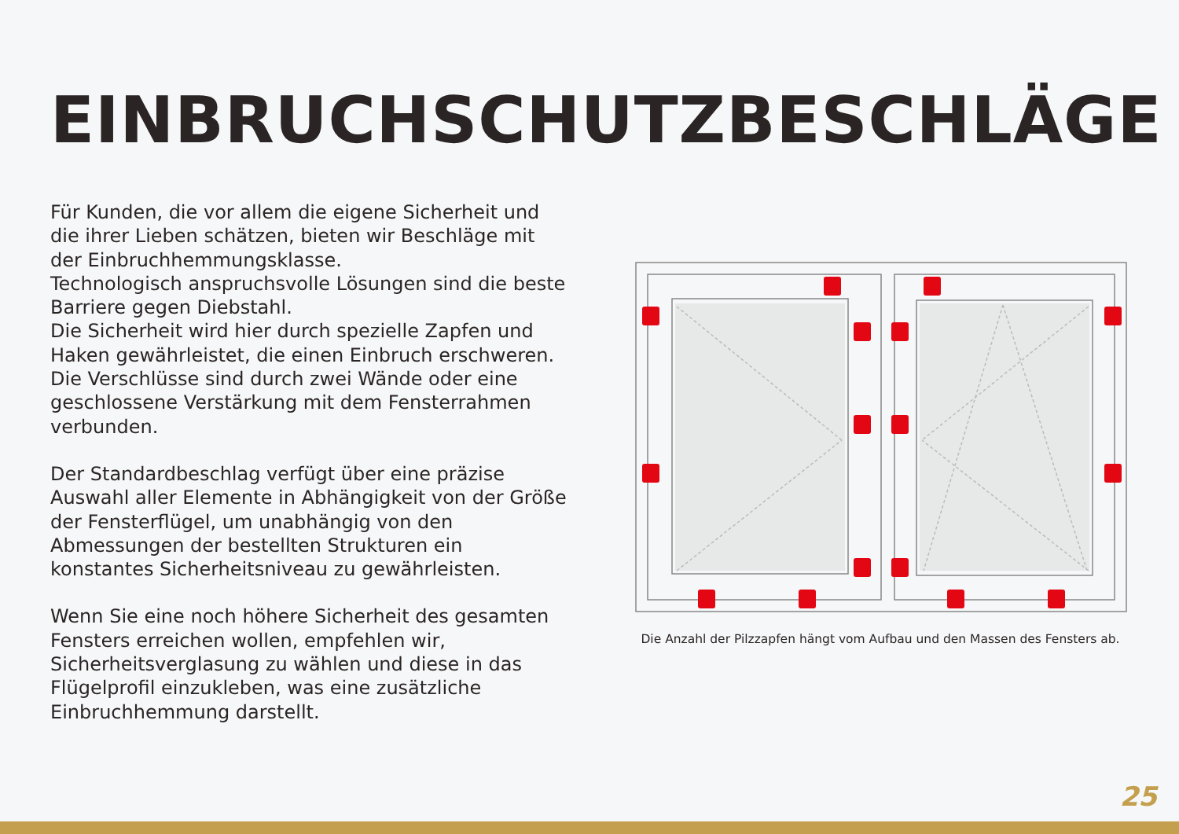EINBRUCHSCHUTZBESCHLÄGE
Für Kunden, die vor allem die eigene Sicherheit und die ihrer Lieben schätzen, bieten wir Beschläge mit der Einbruchhemmungsklasse.
Technologisch anspruchsvolle Lösungen sind die beste Barriere gegen Diebstahl.
Die Sicherheit wird hier durch spezielle Zapfen und Haken gewährleistet, die einen Einbruch erschweren.
Die Verschlüsse sind durch zwei Wände oder eine geschlossene Verstärkung mit dem Fensterrahmen verbunden.
Der Standardbeschlag verfügt über eine präzise Auswahl aller Elemente in Abhängigkeit von der Größe der Fensterflügel, um unabhängig von den Abmessungen der bestellten Strukturen ein konstantes Sicherheitsniveau zu gewährleisten.
Wenn Sie eine noch höhere Sicherheit des gesamten Fensters erreichen wollen, empfehlen wir, Sicherheitsverglasung zu wählen und diese in das Flügelprofil einzukleben, was eine zusätzliche Einbruchhemmung darstellt.
Die Anzahl der Pilzzapfen hängt vom Aufbau und den Massen des Fensters ab.
25